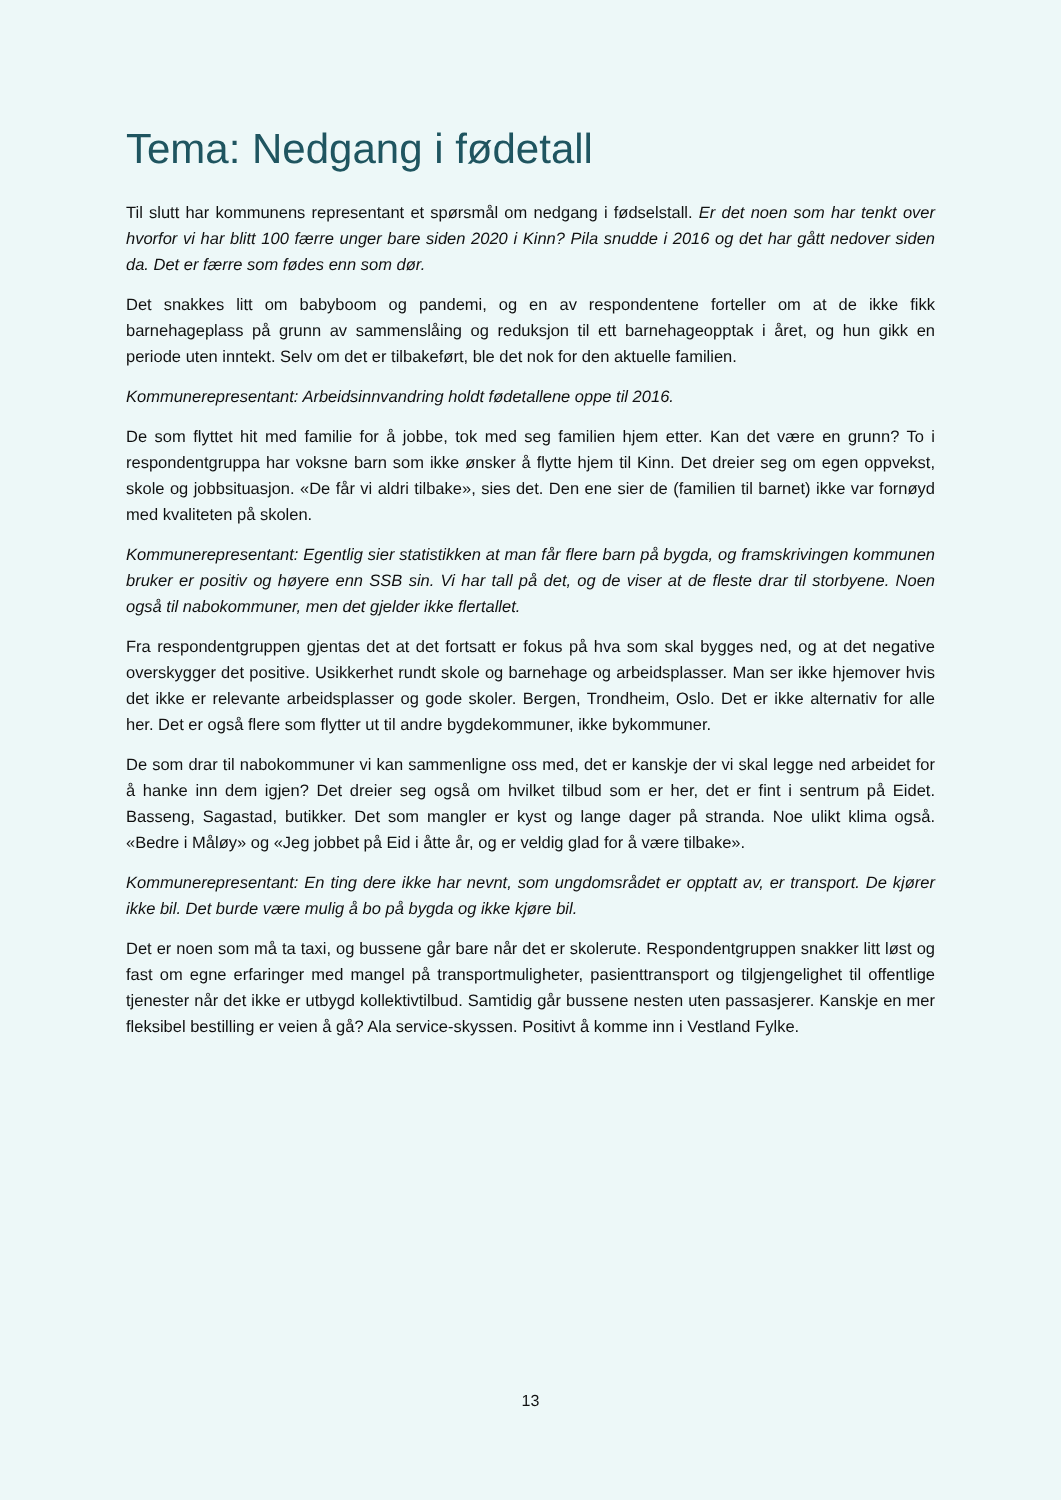Tema: Nedgang i fødetall
Til slutt har kommunens representant et spørsmål om nedgang i fødselstall. Er det noen som har tenkt over hvorfor vi har blitt 100 færre unger bare siden 2020 i Kinn? Pila snudde i 2016 og det har gått nedover siden da. Det er færre som fødes enn som dør.
Det snakkes litt om babyboom og pandemi, og en av respondentene forteller om at de ikke fikk barnehageplass på grunn av sammenslåing og reduksjon til ett barnehageopptak i året, og hun gikk en periode uten inntekt. Selv om det er tilbakeført, ble det nok for den aktuelle familien.
Kommunerepresentant: Arbeidsinnvandring holdt fødetallene oppe til 2016.
De som flyttet hit med familie for å jobbe, tok med seg familien hjem etter. Kan det være en grunn? To i respondentgruppa har voksne barn som ikke ønsker å flytte hjem til Kinn. Det dreier seg om egen oppvekst, skole og jobbsituasjon. «De får vi aldri tilbake», sies det. Den ene sier de (familien til barnet) ikke var fornøyd med kvaliteten på skolen.
Kommunerepresentant: Egentlig sier statistikken at man får flere barn på bygda, og framskrivingen kommunen bruker er positiv og høyere enn SSB sin. Vi har tall på det, og de viser at de fleste drar til storbyene. Noen også til nabokommuner, men det gjelder ikke flertallet.
Fra respondentgruppen gjentas det at det fortsatt er fokus på hva som skal bygges ned, og at det negative overskygger det positive. Usikkerhet rundt skole og barnehage og arbeidsplasser. Man ser ikke hjemover hvis det ikke er relevante arbeidsplasser og gode skoler. Bergen, Trondheim, Oslo. Det er ikke alternativ for alle her. Det er også flere som flytter ut til andre bygdekommuner, ikke bykommuner.
De som drar til nabokommuner vi kan sammenligne oss med, det er kanskje der vi skal legge ned arbeidet for å hanke inn dem igjen? Det dreier seg også om hvilket tilbud som er her, det er fint i sentrum på Eidet. Basseng, Sagastad, butikker. Det som mangler er kyst og lange dager på stranda. Noe ulikt klima også. «Bedre i Måløy» og «Jeg jobbet på Eid i åtte år, og er veldig glad for å være tilbake».
Kommunerepresentant: En ting dere ikke har nevnt, som ungdomsrådet er opptatt av, er transport. De kjører ikke bil. Det burde være mulig å bo på bygda og ikke kjøre bil.
Det er noen som må ta taxi, og bussene går bare når det er skolerute. Respondentgruppen snakker litt løst og fast om egne erfaringer med mangel på transportmuligheter, pasienttransport og tilgjengelighet til offentlige tjenester når det ikke er utbygd kollektivtilbud. Samtidig går bussene nesten uten passasjerer. Kanskje en mer fleksibel bestilling er veien å gå? Ala service-skyssen. Positivt å komme inn i Vestland Fylke.
13